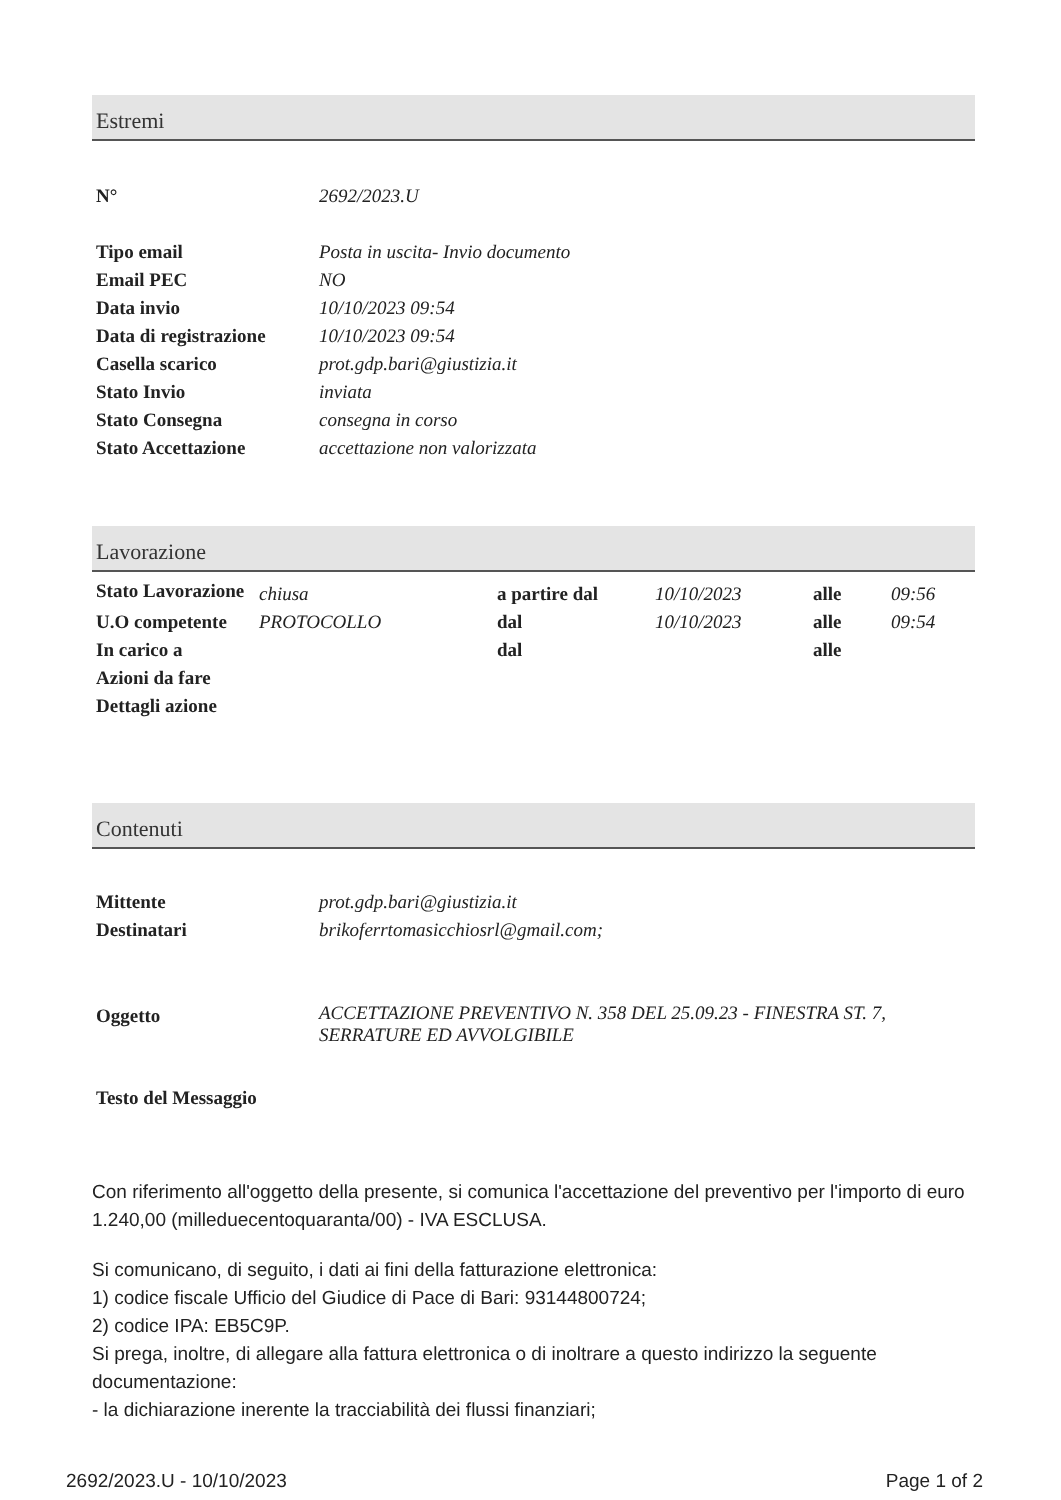Estremi
| N° | 2692/2023.U |
| Tipo email | Posta in uscita- Invio documento |
| Email PEC | NO |
| Data invio | 10/10/2023 09:54 |
| Data di registrazione | 10/10/2023 09:54 |
| Casella scarico | prot.gdp.bari@giustizia.it |
| Stato Invio | inviata |
| Stato Consegna | consegna in corso |
| Stato Accettazione | accettazione non valorizzata |
Lavorazione
| Stato Lavorazione | chiusa | a partire dal | 10/10/2023 | alle | 09:56 |
| U.O competente | PROTOCOLLO | dal | 10/10/2023 | alle | 09:54 |
| In carico a | | dal | | alle | |
| Azioni da fare | | | | | |
| Dettagli azione | | | | | |
Contenuti
| Mittente | prot.gdp.bari@giustizia.it |
| Destinatari | brikoferrtomasicchiosrl@gmail.com; |
| Oggetto | ACCETTAZIONE PREVENTIVO N. 358 DEL 25.09.23 - FINESTRA ST. 7, SERRATURE ED AVVOLGIBILE |
| Testo del Messaggio |
Con riferimento all'oggetto della presente, si comunica l'accettazione del preventivo per l'importo di euro 1.240,00 (milleduecentoquaranta/00) - IVA ESCLUSA.
Si comunicano, di seguito, i dati ai fini della fatturazione elettronica:
1) codice fiscale Ufficio del Giudice di Pace di Bari: 93144800724;
2) codice IPA: EB5C9P.
Si prega, inoltre, di allegare alla fattura elettronica o di inoltrare a questo indirizzo la seguente documentazione:
- la dichiarazione inerente la tracciabilità dei flussi finanziari;
2692/2023.U - 10/10/2023 Page 1 of 2